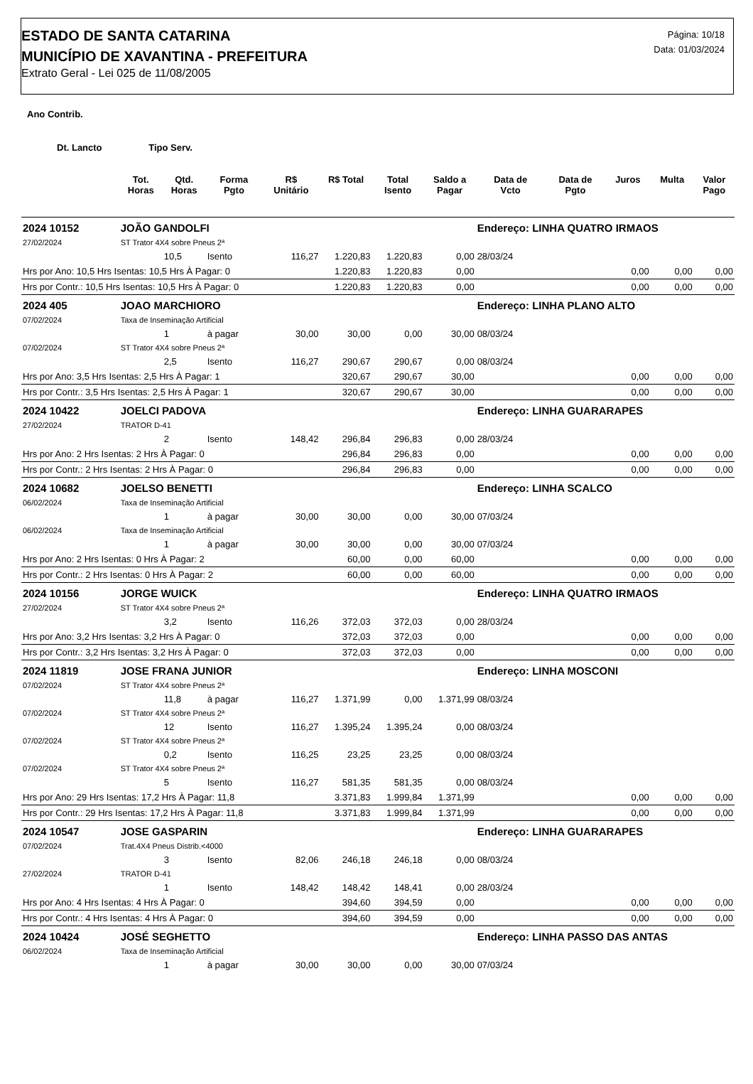ESTADO DE SANTA CATARINA
MUNICÍPIO DE XAVANTINA - PREFEITURA
Extrato Geral - Lei 025 de 11/08/2005
Página: 10/18
Data: 01/03/2024
Ano Contrib.
Dt. Lancto Tipo Serv.
| | | Tot. Horas | Qtd. Horas | Forma Pgto | R$ Unitário | R$ Total | Total Isento | Saldo a Pagar | Data de Vcto | Data de Pgto | Juros | Multa | Valor Pago |
| --- | --- | --- | --- | --- | --- | --- | --- | --- | --- | --- | --- | --- | --- |
| 2024 10152 | JOÃO GANDOLFI | | | | | | | | Endereço: LINHA QUATRO IRMAOS | | | | |
| 27/02/2024 | ST Trator 4X4 sobre Pneus 2ª | | | | | | | | | | | | |
| | | | 10,5 | Isento | 116,27 | 1.220,83 | 1.220,83 | 0,00 | 28/03/24 | | | | |
| Hrs por Ano: 10,5 Hrs Isentas: 10,5 Hrs À Pagar: 0 | | | | | | 1.220,83 | 1.220,83 | 0,00 | | | 0,00 | 0,00 | 0,00 |
| Hrs por Contr.: 10,5 Hrs Isentas: 10,5 Hrs À Pagar: 0 | | | | | | 1.220,83 | 1.220,83 | 0,00 | | | 0,00 | 0,00 | 0,00 |
| 2024 405 | JOAO MARCHIORO | | | | | | | | Endereço: LINHA PLANO ALTO | | | | |
| 07/02/2024 | Taxa de Inseminação Artificial | | | | | | | | | | | | |
| | | | 1 | à pagar | 30,00 | 30,00 | 0,00 | 30,00 | 08/03/24 | | | | |
| 07/02/2024 | ST Trator 4X4 sobre Pneus 2ª | | | | | | | | | | | | |
| | | | 2,5 | Isento | 116,27 | 290,67 | 290,67 | 0,00 | 08/03/24 | | | | |
| Hrs por Ano: 3,5 Hrs Isentas: 2,5 Hrs À Pagar: 1 | | | | | | 320,67 | 290,67 | 30,00 | | | 0,00 | 0,00 | 0,00 |
| Hrs por Contr.: 3,5 Hrs Isentas: 2,5 Hrs À Pagar: 1 | | | | | | 320,67 | 290,67 | 30,00 | | | 0,00 | 0,00 | 0,00 |
| 2024 10422 | JOELCI PADOVA | | | | | | | | Endereço: LINHA GUARARAPES | | | | |
| 27/02/2024 | TRATOR D-41 | | | | | | | | | | | | |
| | | | 2 | Isento | 148,42 | 296,84 | 296,83 | 0,00 | 28/03/24 | | | | |
| Hrs por Ano: 2 Hrs Isentas: 2 Hrs À Pagar: 0 | | | | | | 296,84 | 296,83 | 0,00 | | | 0,00 | 0,00 | 0,00 |
| Hrs por Contr.: 2 Hrs Isentas: 2 Hrs À Pagar: 0 | | | | | | 296,84 | 296,83 | 0,00 | | | 0,00 | 0,00 | 0,00 |
| 2024 10682 | JOELSO BENETTI | | | | | | | | Endereço: LINHA SCALCO | | | | |
| 06/02/2024 | Taxa de Inseminação Artificial | | | | | | | | | | | | |
| | | | 1 | à pagar | 30,00 | 30,00 | 0,00 | 30,00 | 07/03/24 | | | | |
| 06/02/2024 | Taxa de Inseminação Artificial | | | | | | | | | | | | |
| | | | 1 | à pagar | 30,00 | 30,00 | 0,00 | 30,00 | 07/03/24 | | | | |
| Hrs por Ano: 2 Hrs Isentas: 0 Hrs À Pagar: 2 | | | | | | 60,00 | 0,00 | 60,00 | | | 0,00 | 0,00 | 0,00 |
| Hrs por Contr.: 2 Hrs Isentas: 0 Hrs À Pagar: 2 | | | | | | 60,00 | 0,00 | 60,00 | | | 0,00 | 0,00 | 0,00 |
| 2024 10156 | JORGE WUICK | | | | | | | | Endereço: LINHA QUATRO IRMAOS | | | | |
| 27/02/2024 | ST Trator 4X4 sobre Pneus 2ª | | | | | | | | | | | | |
| | | | 3,2 | Isento | 116,26 | 372,03 | 372,03 | 0,00 | 28/03/24 | | | | |
| Hrs por Ano: 3,2 Hrs Isentas: 3,2 Hrs À Pagar: 0 | | | | | | 372,03 | 372,03 | 0,00 | | | 0,00 | 0,00 | 0,00 |
| Hrs por Contr.: 3,2 Hrs Isentas: 3,2 Hrs À Pagar: 0 | | | | | | 372,03 | 372,03 | 0,00 | | | 0,00 | 0,00 | 0,00 |
| 2024 11819 | JOSE FRANA JUNIOR | | | | | | | | Endereço: LINHA MOSCONI | | | | |
| 07/02/2024 | ST Trator 4X4 sobre Pneus 2ª | | | | | | | | | | | | |
| | | | 11,8 | à pagar | 116,27 | 1.371,99 | 0,00 | 1.371,99 | 08/03/24 | | | | |
| 07/02/2024 | ST Trator 4X4 sobre Pneus 2ª | | | | | | | | | | | | |
| | | | 12 | Isento | 116,27 | 1.395,24 | 1.395,24 | 0,00 | 08/03/24 | | | | |
| 07/02/2024 | ST Trator 4X4 sobre Pneus 2ª | | | | | | | | | | | | |
| | | | 0,2 | Isento | 116,25 | 23,25 | 23,25 | 0,00 | 08/03/24 | | | | |
| 07/02/2024 | ST Trator 4X4 sobre Pneus 2ª | | | | | | | | | | | | |
| | | | 5 | Isento | 116,27 | 581,35 | 581,35 | 0,00 | 08/03/24 | | | | |
| Hrs por Ano: 29 Hrs Isentas: 17,2 Hrs À Pagar: 11,8 | | | | | | 3.371,83 | 1.999,84 | 1.371,99 | | | 0,00 | 0,00 | 0,00 |
| Hrs por Contr.: 29 Hrs Isentas: 17,2 Hrs À Pagar: 11,8 | | | | | | 3.371,83 | 1.999,84 | 1.371,99 | | | 0,00 | 0,00 | 0,00 |
| 2024 10547 | JOSE GASPARIN | | | | | | | | Endereço: LINHA GUARARAPES | | | | |
| 07/02/2024 | Trat.4X4 Pneus Distrib.<4000 | | | | | | | | | | | | |
| | | | 3 | Isento | 82,06 | 246,18 | 246,18 | 0,00 | 08/03/24 | | | | |
| 27/02/2024 | TRATOR D-41 | | | | | | | | | | | | |
| | | | 1 | Isento | 148,42 | 148,42 | 148,41 | 0,00 | 28/03/24 | | | | |
| Hrs por Ano: 4 Hrs Isentas: 4 Hrs À Pagar: 0 | | | | | | 394,60 | 394,59 | 0,00 | | | 0,00 | 0,00 | 0,00 |
| Hrs por Contr.: 4 Hrs Isentas: 4 Hrs À Pagar: 0 | | | | | | 394,60 | 394,59 | 0,00 | | | 0,00 | 0,00 | 0,00 |
| 2024 10424 | JOSÉ SEGHETTO | | | | | | | | Endereço: LINHA PASSO DAS ANTAS | | | | |
| 06/02/2024 | Taxa de Inseminação Artificial | | | | | | | | | | | | |
| | | | 1 | à pagar | 30,00 | 30,00 | 0,00 | 30,00 | 07/03/24 | | | | |